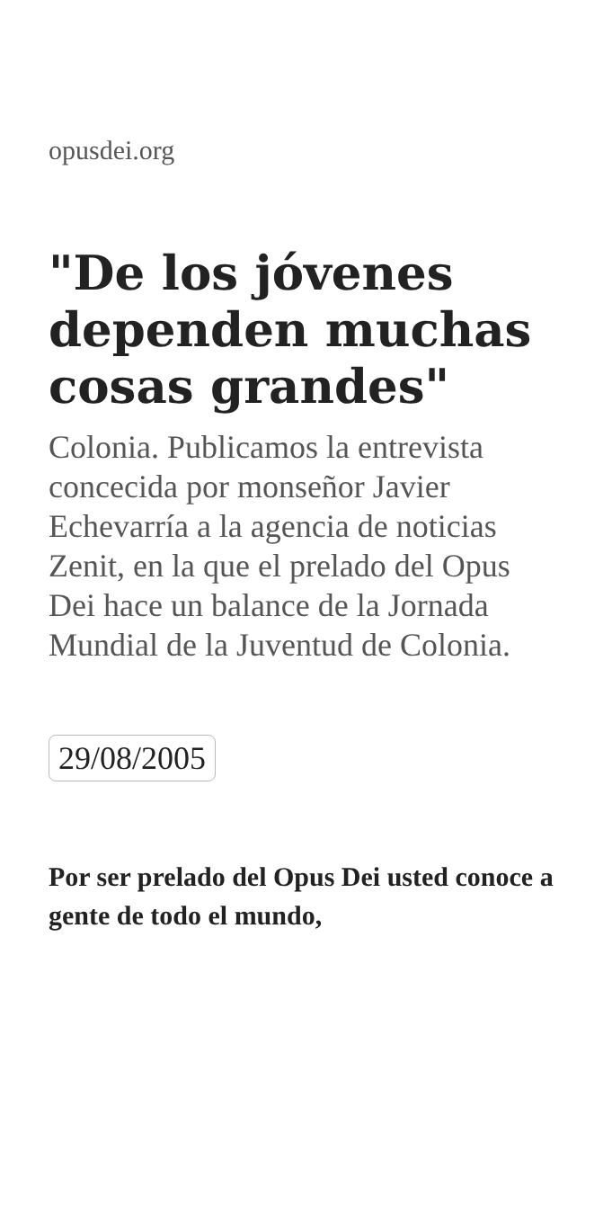opusdei.org
"De los jóvenes dependen muchas cosas grandes"
Colonia. Publicamos la entrevista concecida por monseñor Javier Echevarría a la agencia de noticias Zenit, en la que el prelado del Opus Dei hace un balance de la Jornada Mundial de la Juventud de Colonia.
29/08/2005
Por ser prelado del Opus Dei usted conoce a gente de todo el mundo,